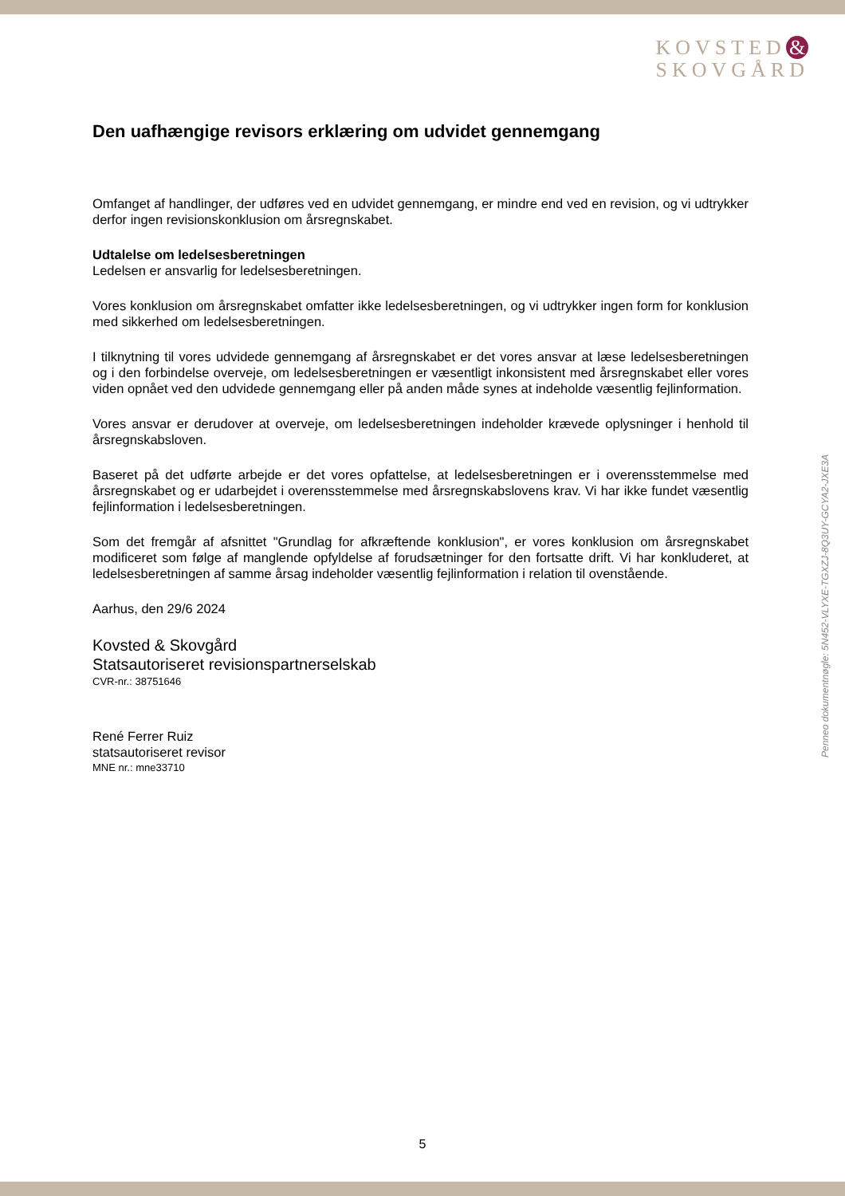KOVSTED &
SKOVGÅRD
Den uafhængige revisors erklæring om udvidet gennemgang
Omfanget af handlinger, der udføres ved en udvidet gennemgang, er mindre end ved en revision, og vi udtrykker derfor ingen revisionskonklusion om årsregnskabet.
Udtalelse om ledelsesberetningen
Ledelsen er ansvarlig for ledelsesberetningen.
Vores konklusion om årsregnskabet omfatter ikke ledelsesberetningen, og vi udtrykker ingen form for konklusion med sikkerhed om ledelsesberetningen.
I tilknytning til vores udvidede gennemgang af årsregnskabet er det vores ansvar at læse ledelsesberetningen og i den forbindelse overveje, om ledelsesberetningen er væsentligt inkonsistent med årsregnskabet eller vores viden opnået ved den udvidede gennemgang eller på anden måde synes at indeholde væsentlig fejlinformation.
Vores ansvar er derudover at overveje, om ledelsesberetningen indeholder krævede oplysninger i henhold til årsregnskabsloven.
Baseret på det udførte arbejde er det vores opfattelse, at ledelsesberetningen er i overensstemmelse med årsregnskabet og er udarbejdet i overensstemmelse med årsregnskabslovens krav. Vi har ikke fundet væsentlig fejlinformation i ledelsesberetningen.
Som det fremgår af afsnittet "Grundlag for afkræftende konklusion", er vores konklusion om årsregnskabet modificeret som følge af manglende opfyldelse af forudsætninger for den fortsatte drift. Vi har konkluderet, at ledelsesberetningen af samme årsag indeholder væsentlig fejlinformation i relation til ovenstående.
Aarhus, den 29/6 2024
Kovsted & Skovgård
Statsautoriseret revisionspartnerselskab
CVR-nr.: 38751646
René Ferrer Ruiz
statsautoriseret revisor
MNE nr.: mne33710
Penneo dokumentnøgle: 5N452-VLYXE-TGXZJ-8Q3UY-GCYA2-JXE3A
5